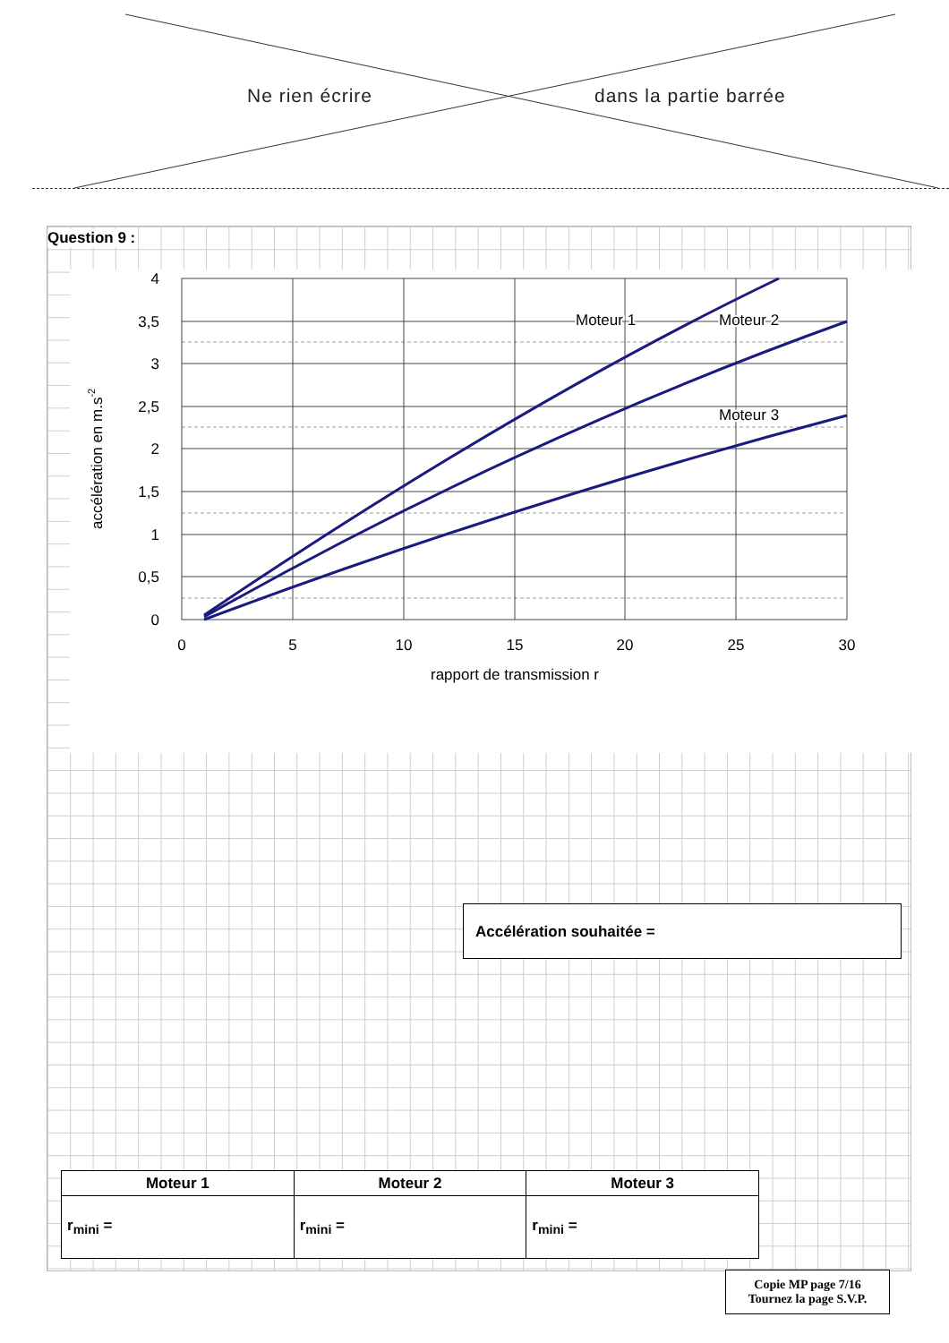Ne rien écrire dans la partie barrée
Question 9 :
4
3,5
3
2,5
2
1,5
1
0,5
0
0
5
10
15
20
25
30
rapport de transmission r
accélération en m.s-2
Moteur 1
Moteur 2
Moteur 3
Accélération souhaitée =
| Moteur 1 | Moteur 2 | Moteur 3 |
| --- | --- | --- |
| r<sub>mini</sub> = | r<sub>mini</sub> = | r<sub>mini</sub> = |
Copie MP page 7/16
Tournez la page S.V.P.